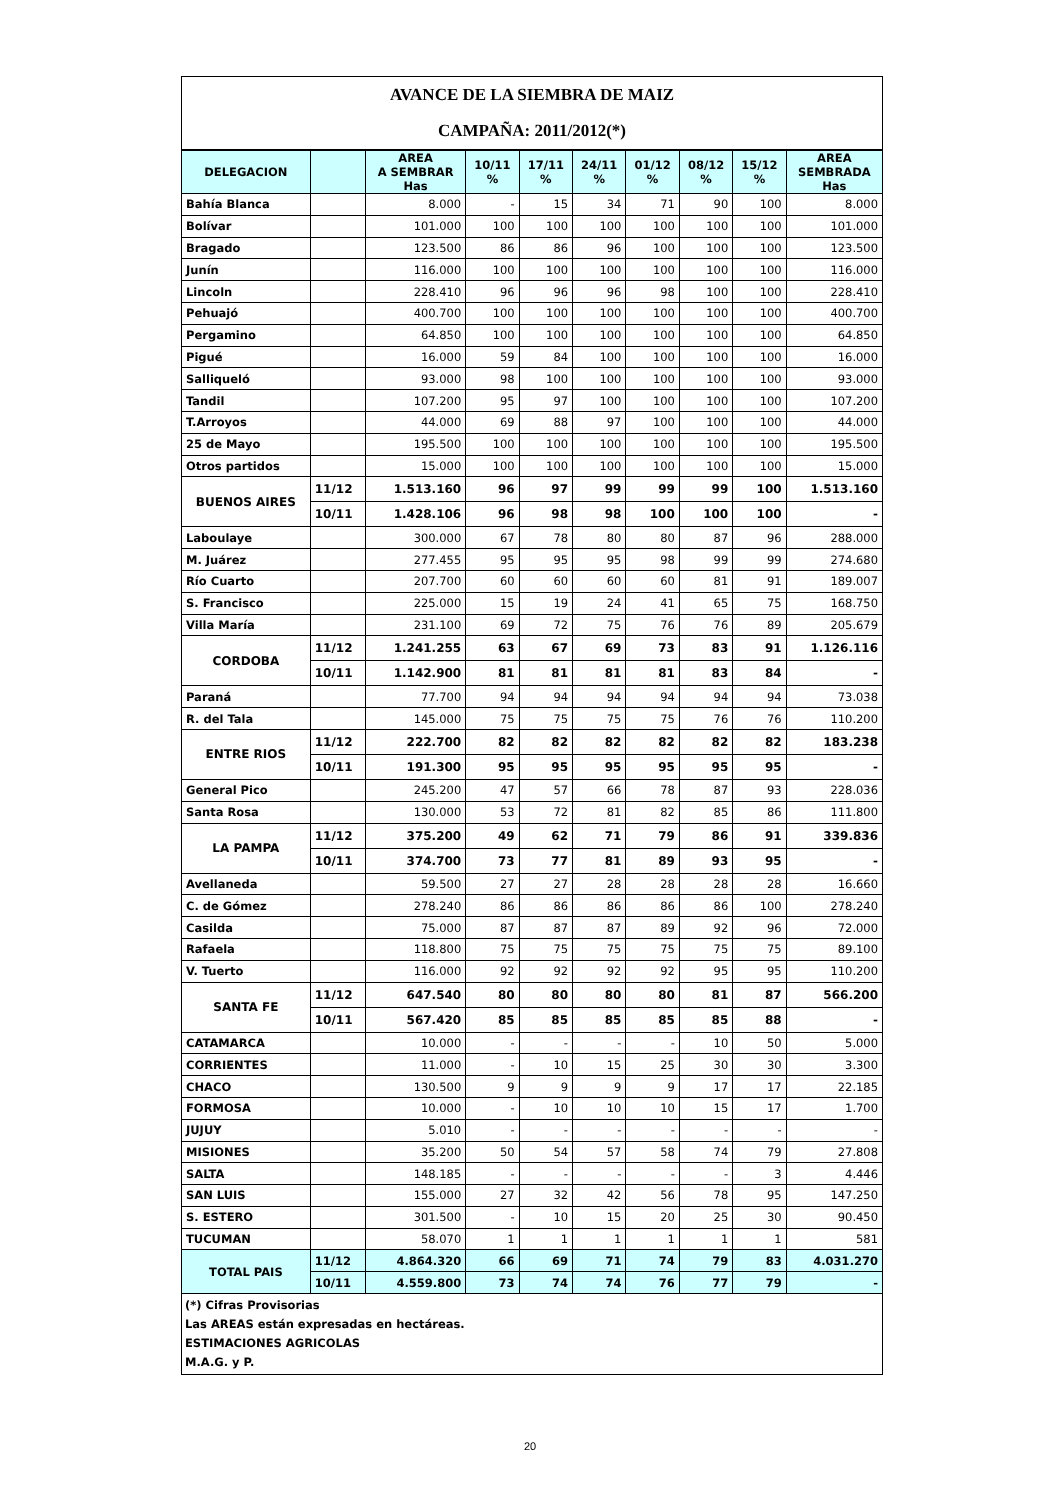AVANCE DE LA SIEMBRA DE MAIZ
CAMPAÑA: 2011/2012(*)
| DELEGACION | | AREA A SEMBRAR Has | 10/11 % | 17/11 % | 24/11 % | 01/12 % | 08/12 % | 15/12 % | AREA SEMBRADA Has |
| --- | --- | --- | --- | --- | --- | --- | --- | --- | --- |
| Bahía Blanca | | 8.000 | - | 15 | 34 | 71 | 90 | 100 | 8.000 |
| Bolívar | | 101.000 | 100 | 100 | 100 | 100 | 100 | 100 | 101.000 |
| Bragado | | 123.500 | 86 | 86 | 96 | 100 | 100 | 100 | 123.500 |
| Junín | | 116.000 | 100 | 100 | 100 | 100 | 100 | 100 | 116.000 |
| Lincoln | | 228.410 | 96 | 96 | 96 | 98 | 100 | 100 | 228.410 |
| Pehuajó | | 400.700 | 100 | 100 | 100 | 100 | 100 | 100 | 400.700 |
| Pergamino | | 64.850 | 100 | 100 | 100 | 100 | 100 | 100 | 64.850 |
| Pigué | | 16.000 | 59 | 84 | 100 | 100 | 100 | 100 | 16.000 |
| Salliqueló | | 93.000 | 98 | 100 | 100 | 100 | 100 | 100 | 93.000 |
| Tandil | | 107.200 | 95 | 97 | 100 | 100 | 100 | 100 | 107.200 |
| T.Arroyos | | 44.000 | 69 | 88 | 97 | 100 | 100 | 100 | 44.000 |
| 25 de Mayo | | 195.500 | 100 | 100 | 100 | 100 | 100 | 100 | 195.500 |
| Otros partidos | | 15.000 | 100 | 100 | 100 | 100 | 100 | 100 | 15.000 |
| BUENOS AIRES | 11/12 | 1.513.160 | 96 | 97 | 99 | 99 | 99 | 100 | 1.513.160 |
| | 10/11 | 1.428.106 | 96 | 98 | 98 | 100 | 100 | 100 | - |
| Laboulaye | | 300.000 | 67 | 78 | 80 | 80 | 87 | 96 | 288.000 |
| M. Juárez | | 277.455 | 95 | 95 | 95 | 98 | 99 | 99 | 274.680 |
| Río Cuarto | | 207.700 | 60 | 60 | 60 | 60 | 81 | 91 | 189.007 |
| S. Francisco | | 225.000 | 15 | 19 | 24 | 41 | 65 | 75 | 168.750 |
| Villa María | | 231.100 | 69 | 72 | 75 | 76 | 76 | 89 | 205.679 |
| CORDOBA | 11/12 | 1.241.255 | 63 | 67 | 69 | 73 | 83 | 91 | 1.126.116 |
| | 10/11 | 1.142.900 | 81 | 81 | 81 | 81 | 83 | 84 | - |
| Paraná | | 77.700 | 94 | 94 | 94 | 94 | 94 | 94 | 73.038 |
| R. del Tala | | 145.000 | 75 | 75 | 75 | 75 | 76 | 76 | 110.200 |
| ENTRE RIOS | 11/12 | 222.700 | 82 | 82 | 82 | 82 | 82 | 82 | 183.238 |
| | 10/11 | 191.300 | 95 | 95 | 95 | 95 | 95 | 95 | - |
| General Pico | | 245.200 | 47 | 57 | 66 | 78 | 87 | 93 | 228.036 |
| Santa Rosa | | 130.000 | 53 | 72 | 81 | 82 | 85 | 86 | 111.800 |
| LA PAMPA | 11/12 | 375.200 | 49 | 62 | 71 | 79 | 86 | 91 | 339.836 |
| | 10/11 | 374.700 | 73 | 77 | 81 | 89 | 93 | 95 | - |
| Avellaneda | | 59.500 | 27 | 27 | 28 | 28 | 28 | 28 | 16.660 |
| C. de Gómez | | 278.240 | 86 | 86 | 86 | 86 | 86 | 100 | 278.240 |
| Casilda | | 75.000 | 87 | 87 | 87 | 89 | 92 | 96 | 72.000 |
| Rafaela | | 118.800 | 75 | 75 | 75 | 75 | 75 | 75 | 89.100 |
| V. Tuerto | | 116.000 | 92 | 92 | 92 | 92 | 95 | 95 | 110.200 |
| SANTA FE | 11/12 | 647.540 | 80 | 80 | 80 | 80 | 81 | 87 | 566.200 |
| | 10/11 | 567.420 | 85 | 85 | 85 | 85 | 85 | 88 | - |
| CATAMARCA | | 10.000 | - | - | - | - | 10 | 50 | 5.000 |
| CORRIENTES | | 11.000 | - | 10 | 15 | 25 | 30 | 30 | 3.300 |
| CHACO | | 130.500 | 9 | 9 | 9 | 9 | 17 | 17 | 22.185 |
| FORMOSA | | 10.000 | - | 10 | 10 | 10 | 15 | 17 | 1.700 |
| JUJUY | | 5.010 | - | - | - | - | - | - | - |
| MISIONES | | 35.200 | 50 | 54 | 57 | 58 | 74 | 79 | 27.808 |
| SALTA | | 148.185 | - | - | - | - | - | 3 | 4.446 |
| SAN LUIS | | 155.000 | 27 | 32 | 42 | 56 | 78 | 95 | 147.250 |
| S. ESTERO | | 301.500 | - | 10 | 15 | 20 | 25 | 30 | 90.450 |
| TUCUMAN | | 58.070 | 1 | 1 | 1 | 1 | 1 | 1 | 581 |
| TOTAL PAIS | 11/12 | 4.864.320 | 66 | 69 | 71 | 74 | 79 | 83 | 4.031.270 |
| | 10/11 | 4.559.800 | 73 | 74 | 74 | 76 | 77 | 79 | - |
(*) Cifras Provisorias
Las AREAS están expresadas en hectáreas.
ESTIMACIONES AGRICOLAS
M.A.G. y P.
20